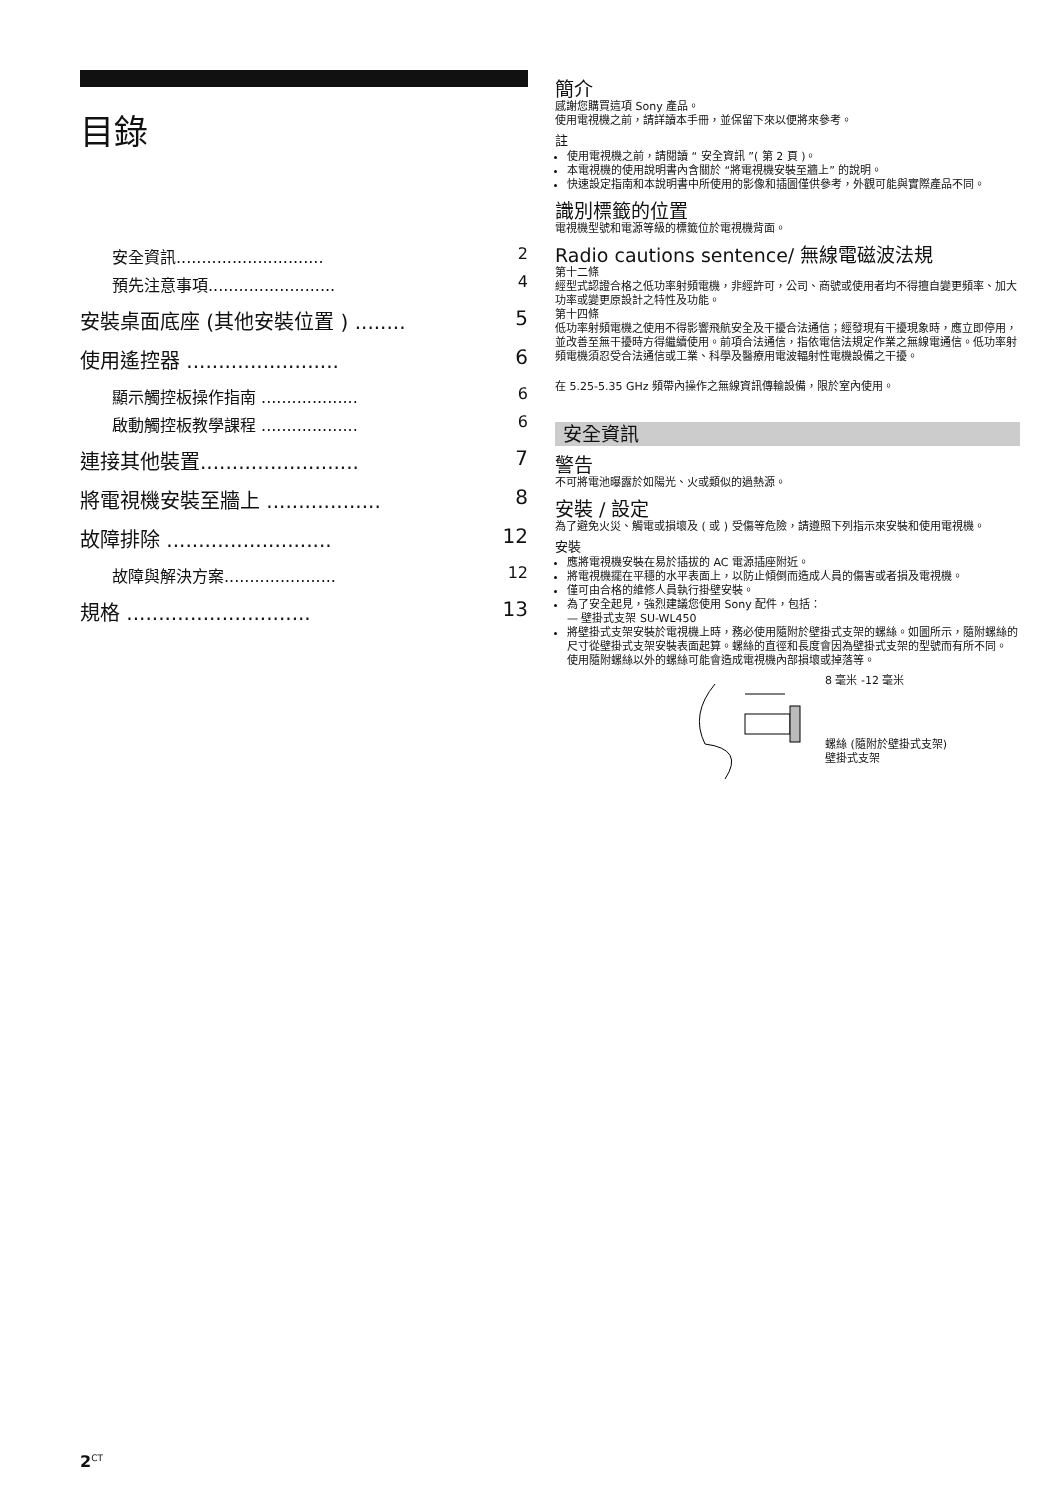目錄
安全資訊............................. 2
預先注意事項......................... 4
安裝桌面底座 (其他安裝位置 ) ........ 5
使用遙控器 ........................ 6
顯示觸控板操作指南 ................... 6
啟動觸控板教學課程 ................... 6
連接其他裝置......................... 7
將電視機安裝至牆上 .................. 8
故障排除 .......................... 12
故障與解決方案...................... 12
規格 ............................. 13
簡介
感謝您購買這項 Sony 產品。
使用電視機之前，請詳讀本手冊，並保留下來以便將來參考。
註
使用電視機之前，請閱讀 “ 安全資訊 ”( 第 2 頁 )。
本電視機的使用說明書內含關於 “將電視機安裝至牆上” 的說明。
快速設定指南和本說明書中所使用的影像和插圖僅供參考，外觀可能與實際產品不同。
識別標籤的位置
電視機型號和電源等級的標籤位於電視機背面。
Radio cautions sentence/ 無線電磁波法規
第十二條
經型式認證合格之低功率射頻電機，非經許可，公司、商號或使用者均不得擅自變更頻率、加大功率或變更原設計之特性及功能。
第十四條
低功率射頻電機之使用不得影響飛航安全及干擾合法通信；經發現有干擾現象時，應立即停用，並改善至無干擾時方得繼續使用。前項合法通信，指依電信法規定作業之無線電通信。低功率射頻電機須忍受合法通信或工業、科學及醫療用電波輻射性電機設備之干擾。
在 5.25-5.35 GHz 頻帶內操作之無線資訊傳輸設備，限於室內使用。
安全資訊
警告
不可將電池曝露於如陽光、火或類似的過熱源。
安裝 / 設定
為了避免火災、觸電或損壞及 ( 或 ) 受傷等危險，請遵照下列指示來安裝和使用電視機。
安裝
應將電視機安裝在易於插拔的 AC 電源插座附近。
將電視機擺在平穩的水平表面上，以防止傾倒而造成人員的傷害或者損及電視機。
僅可由合格的維修人員執行掛壁安裝。
為了安全起見，強烈建議您使用 Sony 配件，包括：
— 壁掛式支架 SU-WL450
將壁掛式支架安裝於電視機上時，務必使用隨附於壁掛式支架的螺絲。如圖所示，隨附螺絲的尺寸從壁掛式支架安裝表面起算。螺絲的直徑和長度會因為壁掛式支架的型號而有所不同。
使用隨附螺絲以外的螺絲可能會造成電視機內部損壞或掉落等。
8 毫米 -12 毫米
螺絲 (隨附於壁掛式支架)
壁掛式支架
2<sup>CT</sup>